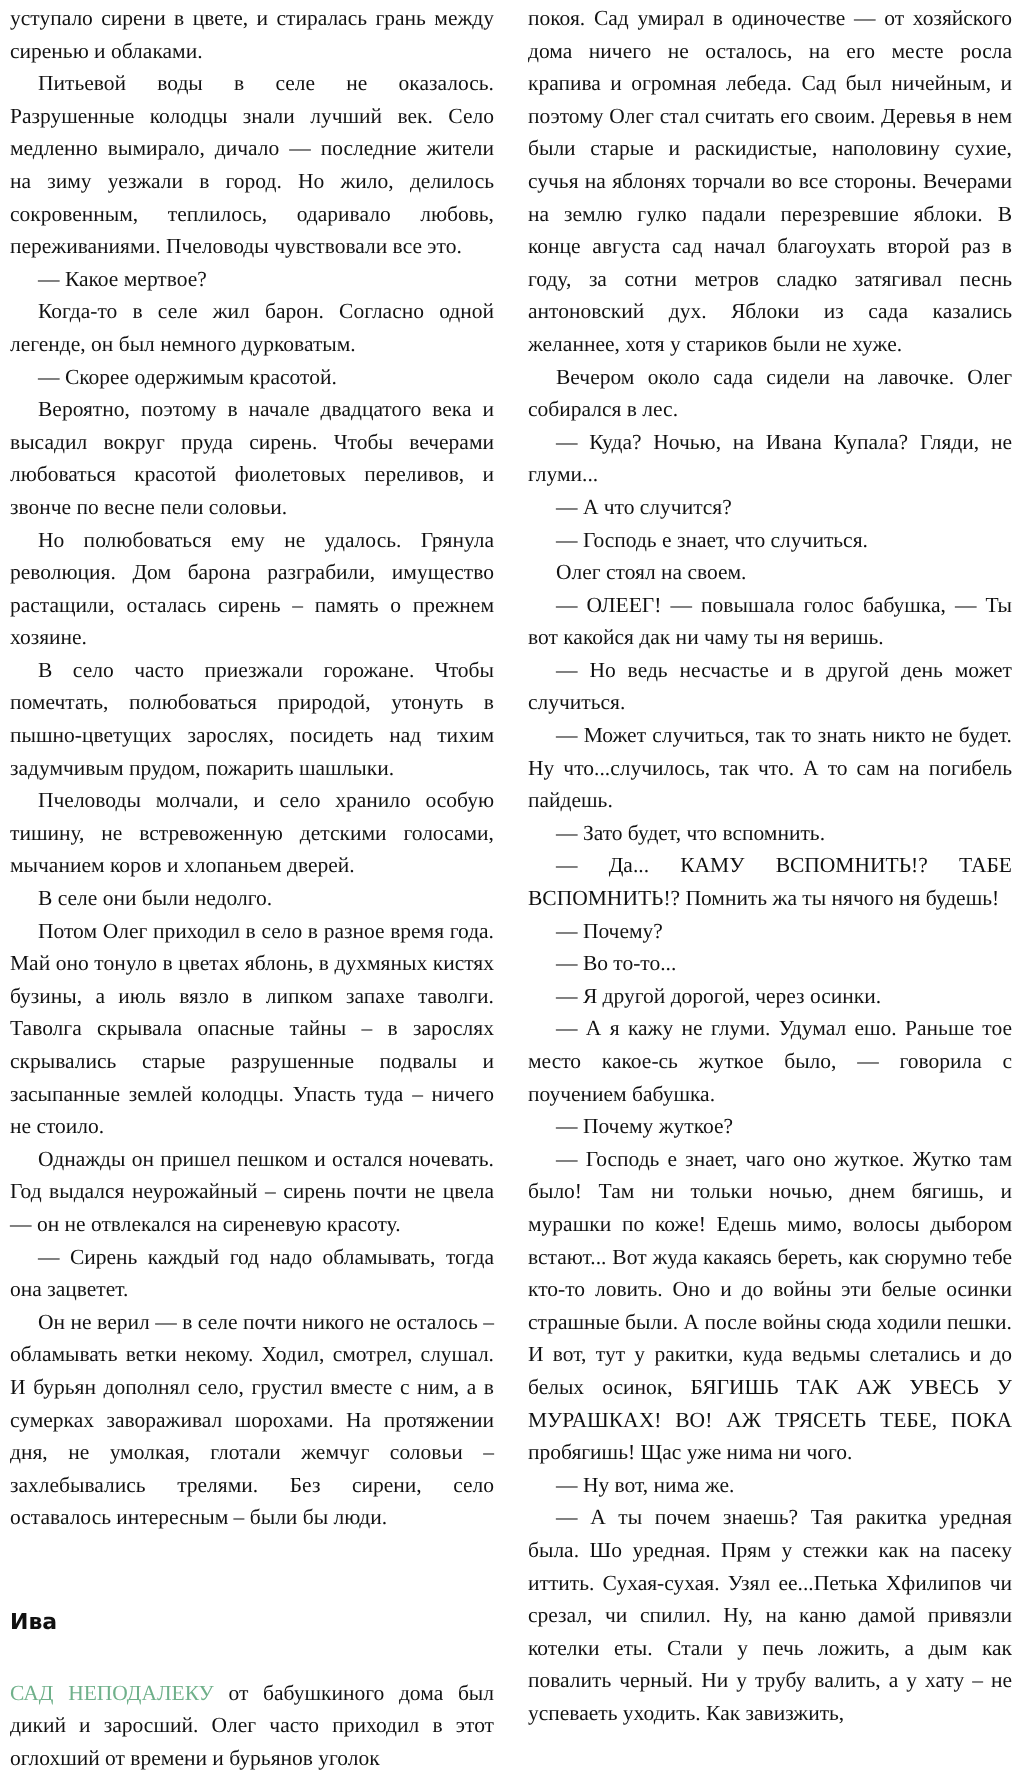уступало сирени в цвете, и стиралась грань между сиренью и облаками.
Питьевой воды в селе не оказалось. Разрушенные колодцы знали лучший век. Село медленно вымирало, дичало — последние жители на зиму уезжали в город. Но жило, делилось сокровенным, теплилось, одаривало любовь, переживаниями. Пчеловоды чувствовали все это.
— Какое мертвое?
Когда-то в селе жил барон. Согласно одной легенде, он был немного дурковатым.
— Скорее одержимым красотой.
Вероятно, поэтому в начале двадцатого века и высадил вокруг пруда сирень. Чтобы вечерами любоваться красотой фиолетовых переливов, и звонче по весне пели соловьи.
Но полюбоваться ему не удалось. Грянула революция. Дом барона разграбили, имущество растащили, осталась сирень – память о прежнем хозяине.
В село часто приезжали горожане. Чтобы помечтать, полюбоваться природой, утонуть в пышно-цветущих зарослях, посидеть над тихим задумчивым прудом, пожарить шашлыки.
Пчеловоды молчали, и село хранило особую тишину, не встревоженную детскими голосами, мычанием коров и хлопаньем дверей.
В селе они были недолго.
Потом Олег приходил в село в разное время года. Май оно тонуло в цветах яблонь, в духмяных кистях бузины, а июль вязло в липком запахе таволги. Таволга скрывала опасные тайны – в зарослях скрывались старые разрушенные подвалы и засыпанные землей колодцы. Упасть туда – ничего не стоило.
Однажды он пришел пешком и остался ночевать. Год выдался неурожайный – сирень почти не цвела — он не отвлекался на сиреневую красоту.
— Сирень каждый год надо обламывать, тогда она зацветет.
Он не верил — в селе почти никого не осталось – обламывать ветки некому. Ходил, смотрел, слушал. И бурьян дополнял село, грустил вместе с ним, а в сумерках завораживал шорохами. На протяжении дня, не умолкая, глотали жемчуг соловьи – захлебывались трелями. Без сирени, село оставалось интересным – были бы люди.
Ива
САД НЕПОДАЛЕКУ от бабушкиного дома был дикий и заросший. Олег часто приходил в этот оглохший от времени и бурьянов уголок
покоя. Сад умирал в одиночестве — от хозяйского дома ничего не осталось, на его месте росла крапива и огромная лебеда. Сад был ничейным, и поэтому Олег стал считать его своим. Деревья в нем были старые и раскидистые, наполовину сухие, сучья на яблонях торчали во все стороны. Вечерами на землю гулко падали перезревшие яблоки. В конце августа сад начал благоухать второй раз в году, за сотни метров сладко затягивал песнь антоновский дух. Яблоки из сада казались желаннее, хотя у стариков были не хуже.
Вечером около сада сидели на лавочке. Олег собирался в лес.
— Куда? Ночью, на Ивана Купала? Гляди, не глуми...
— А что случится?
— Господь е знает, что случиться.
Олег стоял на своем.
— ОЛЕЕГ! — повышала голос бабушка, — Ты вот какойся дак ни чаму ты ня веришь.
— Но ведь несчастье и в другой день может случиться.
— Может случиться, так то знать никто не будет. Ну что...случилось, так что. А то сам на погибель пайдешь.
— Зато будет, что вспомнить.
— Да... КАМУ ВСПОМНИТЬ!? ТАБЕ ВСПОМНИТЬ!? Помнить жа ты нячого ня будешь!
— Почему?
— Во то-то...
— Я другой дорогой, через осинки.
— А я кажу не глуми. Удумал ешо. Раньше тое место какое-сь жуткое было, — говорила с поучением бабушка.
— Почему жуткое?
— Господь е знает, чаго оно жуткое. Жутко там было! Там ни тольки ночью, днем бягишь, и мурашки по коже! Едешь мимо, волосы дыбором встают... Вот жуда какаясь береть, как сюрумно тебе кто-то ловить. Оно и до войны эти белые осинки страшные были. А после войны сюда ходили пешки. И вот, тут у ракитки, куда ведьмы слетались и до белых осинок, БЯГИШЬ ТАК АЖ УВЕСЬ У МУРАШКАХ! ВО! АЖ ТРЯСЕТЬ ТЕБЕ, ПОКА пробягишь! Щас уже нима ни чого.
— Ну вот, нима же.
— А ты почем знаешь? Тая ракитка уредная была. Шо уредная. Прям у стежки как на пасеку иттить. Сухая-сухая. Узял ее...Петька Хфилипов чи срезал, чи спилил. Ну, на каню дамой привязли котелки еты. Стали у печь ложить, а дым как повалить черный. Ни у трубу валить, а у хату – не успеваеть уходить. Как завизжить,